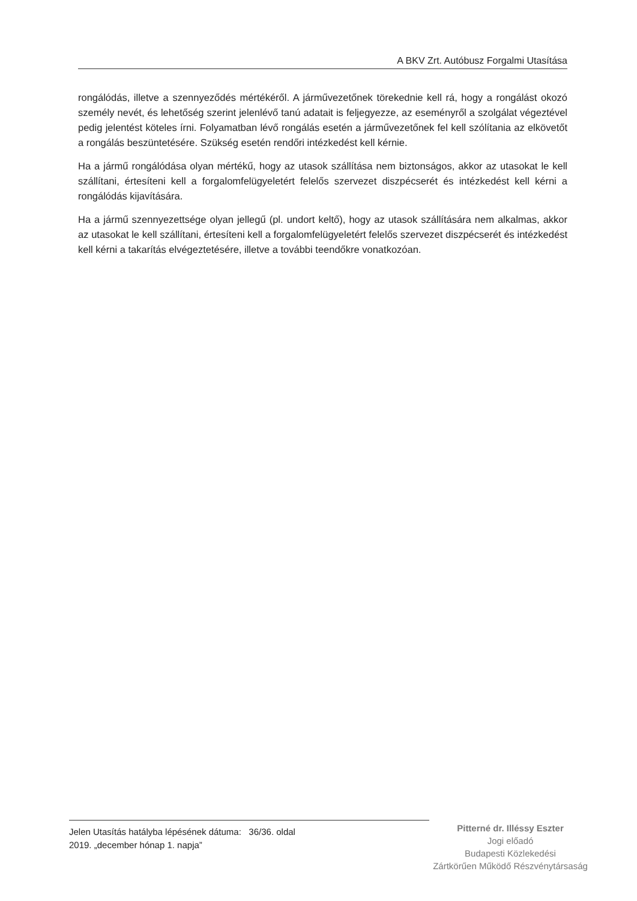A BKV Zrt. Autóbusz Forgalmi Utasítása
rongálódás, illetve a szennyeződés mértékéről. A járművezetőnek törekednie kell rá, hogy a rongálást okozó személy nevét, és lehetőség szerint jelenlévő tanú adatait is feljegyezze, az eseményről a szolgálat végeztével pedig jelentést köteles írni. Folyamatban lévő rongálás esetén a járművezetőnek fel kell szólítania az elkövetőt a rongálás beszüntetésére. Szükség esetén rendőri intézkedést kell kérnie.
Ha a jármű rongálódása olyan mértékű, hogy az utasok szállítása nem biztonságos, akkor az utasokat le kell szállítani, értesíteni kell a forgalomfelügyeletért felelős szervezet diszpécserét és intézkedést kell kérni a rongálódás kijavítására.
Ha a jármű szennyezettsége olyan jellegű (pl. undort keltő), hogy az utasok szállítására nem alkalmas, akkor az utasokat le kell szállítani, értesíteni kell a forgalomfelügyeletért felelős szervezet diszpécserét és intézkedést kell kérni a takarítás elvégeztetésére, illetve a további teendőkre vonatkozóan.
Jelen Utasítás hatályba lépésének dátuma: 36/36. oldal
2019. „december hónap 1. napja”
Pitterné dr. Illéssy Eszter
Jogi előadó
Budapesti Közlekedési
Zártkörűen Működő Részvénytársaság